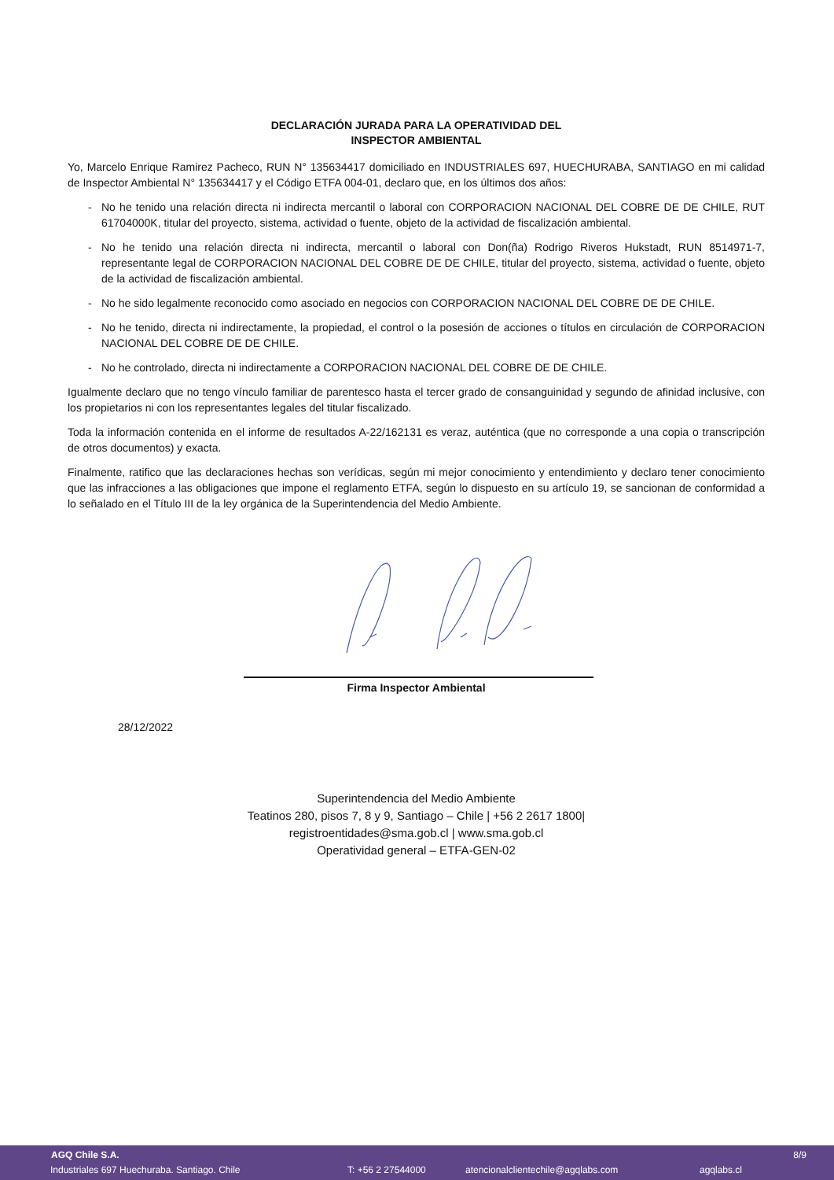DECLARACIÓN JURADA PARA LA OPERATIVIDAD DEL
INSPECTOR AMBIENTAL
Yo, Marcelo Enrique Ramirez Pacheco, RUN N° 135634417 domiciliado en INDUSTRIALES 697, HUECHURABA, SANTIAGO en mi calidad de Inspector Ambiental N° 135634417 y el Código ETFA 004-01, declaro que, en los últimos dos años:
- No he tenido una relación directa ni indirecta mercantil o laboral con CORPORACION NACIONAL DEL COBRE DE DE CHILE, RUT 61704000K, titular del proyecto, sistema, actividad o fuente, objeto de la actividad de fiscalización ambiental.
- No he tenido una relación directa ni indirecta, mercantil o laboral con Don(ña) Rodrigo Riveros Hukstadt, RUN 8514971-7, representante legal de CORPORACION NACIONAL DEL COBRE DE DE CHILE, titular del proyecto, sistema, actividad o fuente, objeto de la actividad de fiscalización ambiental.
- No he sido legalmente reconocido como asociado en negocios con CORPORACION NACIONAL DEL COBRE DE DE CHILE.
- No he tenido, directa ni indirectamente, la propiedad, el control o la posesión de acciones o títulos en circulación de CORPORACION NACIONAL DEL COBRE DE DE CHILE.
- No he controlado, directa ni indirectamente a CORPORACION NACIONAL DEL COBRE DE DE CHILE.
Igualmente declaro que no tengo vínculo familiar de parentesco hasta el tercer grado de consanguinidad y segundo de afinidad inclusive, con los propietarios ni con los representantes legales del titular fiscalizado.
Toda la información contenida en el informe de resultados A-22/162131 es veraz, auténtica (que no corresponde a una copia o transcripción de otros documentos) y exacta.
Finalmente, ratifico que las declaraciones hechas son verídicas, según mi mejor conocimiento y entendimiento y declaro tener conocimiento que las infracciones a las obligaciones que impone el reglamento ETFA, según lo dispuesto en su artículo 19, se sancionan de conformidad a lo señalado en el Título III de la ley orgánica de la Superintendencia del Medio Ambiente.
Firma Inspector Ambiental
28/12/2022
Superintendencia del Medio Ambiente
Teatinos 280, pisos 7, 8 y 9, Santiago – Chile | +56 2 2617 1800|
registroentidades@sma.gob.cl | www.sma.gob.cl
Operatividad general – ETFA-GEN-02
AGQ Chile S.A. 8/9
Industriales 697 Huechuraba. Santiago. Chile T: +56 2 27544000 atencionalclientechile@agqlabs.com agqlabs.cl